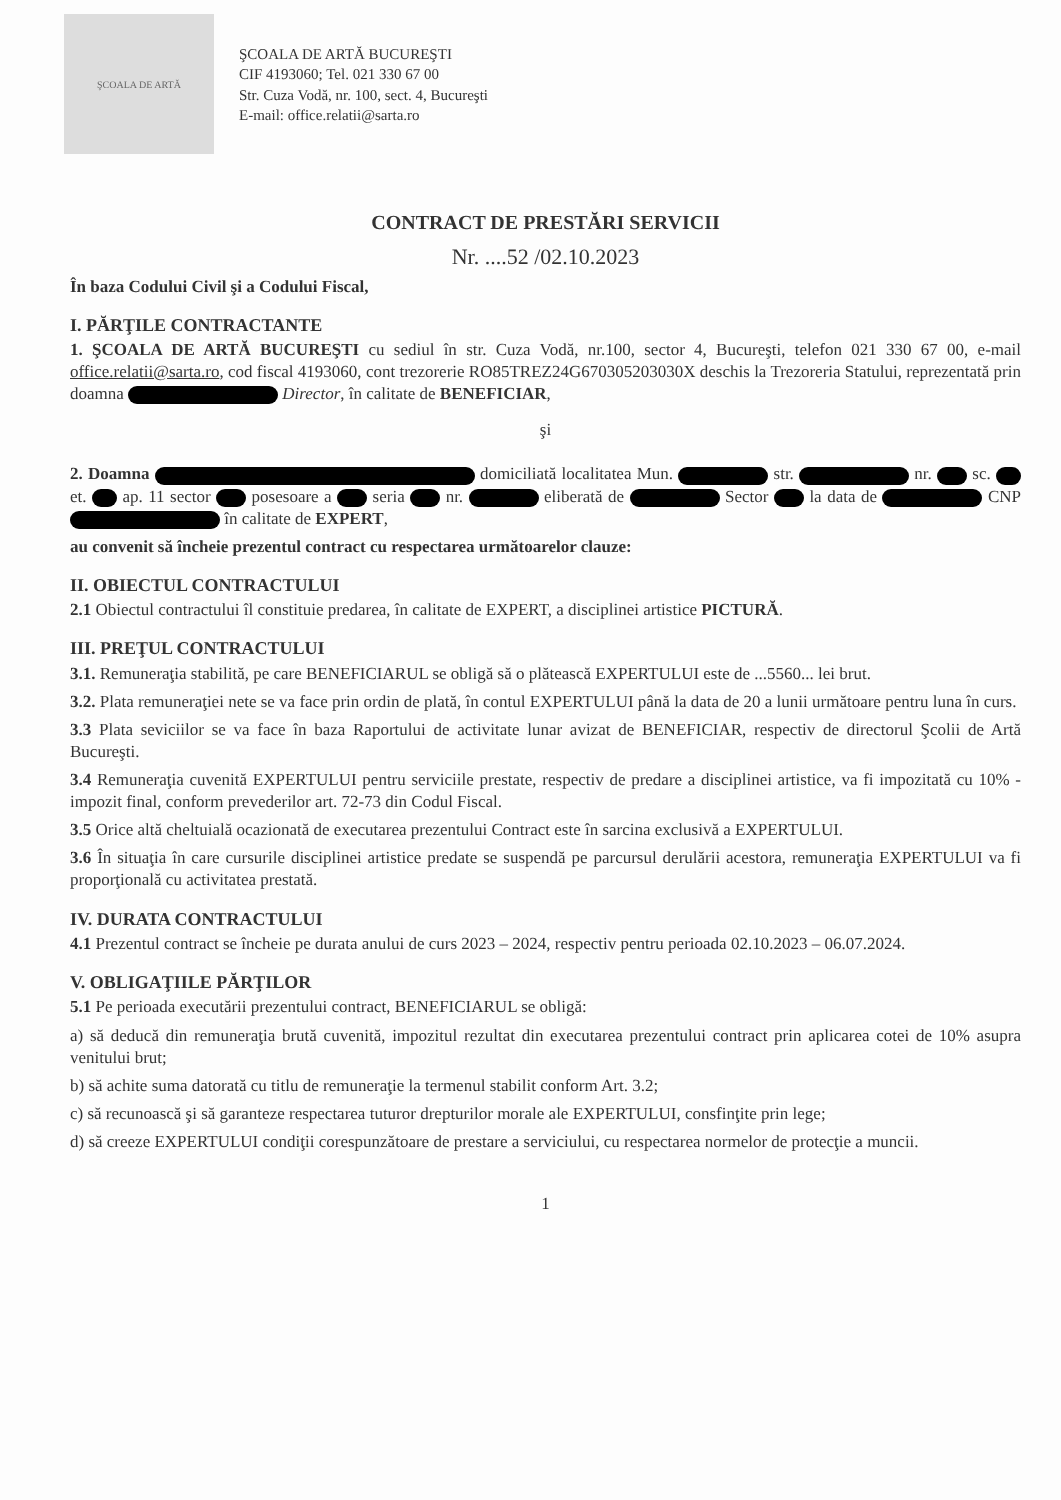ŞCOALA DE ARTĂ
ŞCOALA DE ARTĂ BUCUREŞTI
CIF 4193060; Tel. 021 330 67 00
Str. Cuza Vodă, nr. 100, sect. 4, Bucureşti
E-mail: office.relatii@sarta.ro
CONTRACT DE PRESTĂRI SERVICII
Nr. ....52 /02.10.2023
În baza Codului Civil şi a Codului Fiscal,
I. PĂRŢILE CONTRACTANTE
1. ŞCOALA DE ARTĂ BUCUREŞTI cu sediul în str. Cuza Vodă, nr.100, sector 4, Bucureşti, telefon 021 330 67 00, e-mail office.relatii@sarta.ro, cod fiscal 4193060, cont trezorerie RO85TREZ24G670305203030X deschis la Trezoreria Statului, reprezentată prin doamna Director, în calitate de BENEFICIAR,
şi
2. Doamna domiciliată localitatea Mun. str. nr. sc. et. ap. 11 sector posesoare a seria nr. eliberată de Sector la data de CNP în calitate de EXPERT,
au convenit să încheie prezentul contract cu respectarea următoarelor clauze:
II. OBIECTUL CONTRACTULUI
2.1 Obiectul contractului îl constituie predarea, în calitate de EXPERT, a disciplinei artistice PICTURĂ.
III. PREŢUL CONTRACTULUI
3.1. Remuneraţia stabilită, pe care BENEFICIARUL se obligă să o plătească EXPERTULUI este de ...5560... lei brut.
3.2. Plata remuneraţiei nete se va face prin ordin de plată, în contul EXPERTULUI până la data de 20 a lunii următoare pentru luna în curs.
3.3 Plata seviciilor se va face în baza Raportului de activitate lunar avizat de BENEFICIAR, respectiv de directorul Şcolii de Artă Bucureşti.
3.4 Remuneraţia cuvenită EXPERTULUI pentru serviciile prestate, respectiv de predare a disciplinei artistice, va fi impozitată cu 10% - impozit final, conform prevederilor art. 72-73 din Codul Fiscal.
3.5 Orice altă cheltuială ocazionată de executarea prezentului Contract este în sarcina exclusivă a EXPERTULUI.
3.6 În situaţia în care cursurile disciplinei artistice predate se suspendă pe parcursul derulării acestora, remuneraţia EXPERTULUI va fi proporţională cu activitatea prestată.
IV. DURATA CONTRACTULUI
4.1 Prezentul contract se încheie pe durata anului de curs 2023 – 2024, respectiv pentru perioada 02.10.2023 – 06.07.2024.
V. OBLIGAŢIILE PĂRŢILOR
5.1 Pe perioada executării prezentului contract, BENEFICIARUL se obligă:
a) să deducă din remuneraţia brută cuvenită, impozitul rezultat din executarea prezentului contract prin aplicarea cotei de 10% asupra venitului brut;
b) să achite suma datorată cu titlu de remuneraţie la termenul stabilit conform Art. 3.2;
c) să recunoască şi să garanteze respectarea tuturor drepturilor morale ale EXPERTULUI, consfinţite prin lege;
d) să creeze EXPERTULUI condiţii corespunzătoare de prestare a serviciului, cu respectarea normelor de protecţie a muncii.
1